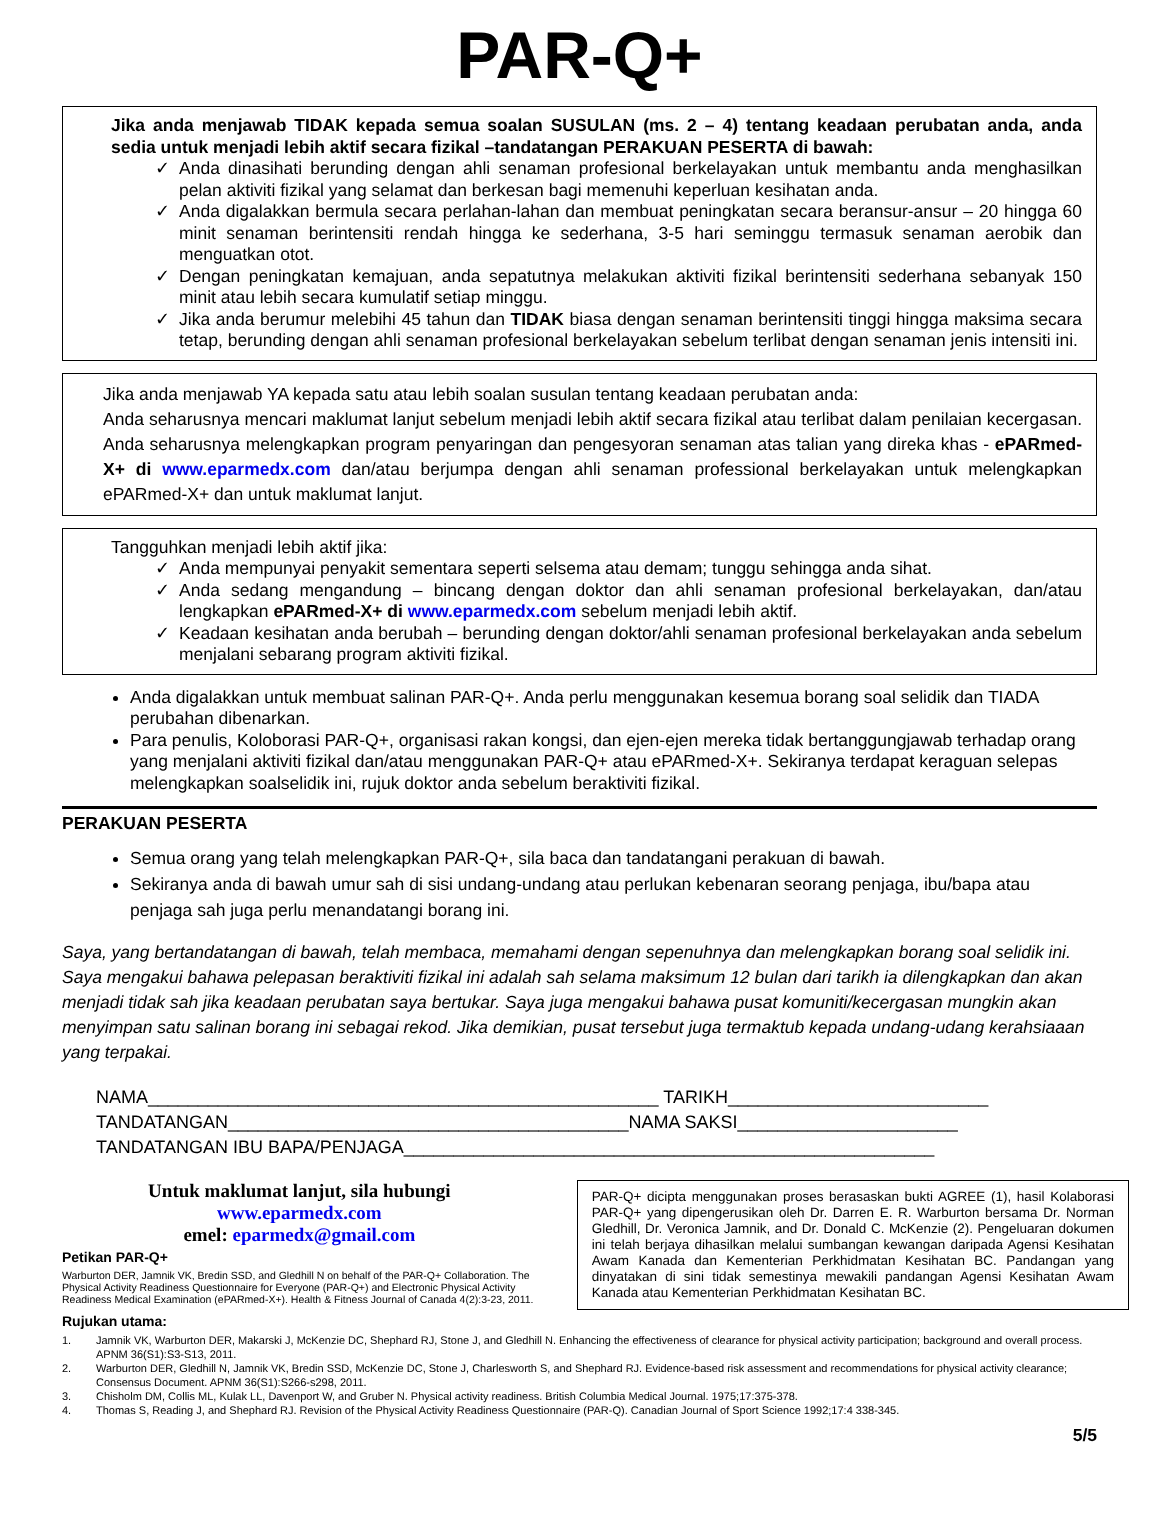PAR-Q+
Jika anda menjawab TIDAK kepada semua soalan SUSULAN (ms. 2 – 4) tentang keadaan perubatan anda, anda sedia untuk menjadi lebih aktif secara fizikal –tandatangan PERAKUAN PESERTA di bawah:
✓ Anda dinasihati berunding dengan ahli senaman profesional berkelayakan untuk membantu anda menghasilkan pelan aktiviti fizikal yang selamat dan berkesan bagi memenuhi keperluan kesihatan anda.
✓ Anda digalakkan bermula secara perlahan-lahan dan membuat peningkatan secara beransur-ansur – 20 hingga 60 minit senaman berintensiti rendah hingga ke sederhana, 3-5 hari seminggu termasuk senaman aerobik dan menguatkan otot.
✓ Dengan peningkatan kemajuan, anda sepatutnya melakukan aktiviti fizikal berintensiti sederhana sebanyak 150 minit atau lebih secara kumulatif setiap minggu.
✓ Jika anda berumur melebihi 45 tahun dan TIDAK biasa dengan senaman berintensiti tinggi hingga maksima secara tetap, berunding dengan ahli senaman profesional berkelayakan sebelum terlibat dengan senaman jenis intensiti ini.
Jika anda menjawab YA kepada satu atau lebih soalan susulan tentang keadaan perubatan anda:
Anda seharusnya mencari maklumat lanjut sebelum menjadi lebih aktif secara fizikal atau terlibat dalam penilaian kecergasan. Anda seharusnya melengkapkan program penyaringan dan pengesyoran senaman atas talian yang direka khas - ePARmed-X+ di www.eparmedx.com dan/atau berjumpa dengan ahli senaman professional berkelayakan untuk melengkapkan ePARmed-X+ dan untuk maklumat lanjut.
Tangguhkan menjadi lebih aktif jika:
✓ Anda mempunyai penyakit sementara seperti selsema atau demam; tunggu sehingga anda sihat.
✓ Anda sedang mengandung – bincang dengan doktor dan ahli senaman profesional berkelayakan, dan/atau lengkapkan ePARmed-X+ di www.eparmedx.com sebelum menjadi lebih aktif.
✓ Keadaan kesihatan anda berubah – berunding dengan doktor/ahli senaman profesional berkelayakan anda sebelum menjalani sebarang program aktiviti fizikal.
Anda digalakkan untuk membuat salinan PAR-Q+. Anda perlu menggunakan kesemua borang soal selidik dan TIADA perubahan dibenarkan.
Para penulis, Koloborasi PAR-Q+, organisasi rakan kongsi, dan ejen-ejen mereka tidak bertanggungjawab terhadap orang yang menjalani aktiviti fizikal dan/atau menggunakan PAR-Q+ atau ePARmed-X+. Sekiranya terdapat keraguan selepas melengkapkan soalselidik ini, rujuk doktor anda sebelum beraktiviti fizikal.
PERAKUAN PESERTA
Semua orang yang telah melengkapkan PAR-Q+, sila baca dan tandatangani perakuan di bawah.
Sekiranya anda di bawah umur sah di sisi undang-undang atau perlukan kebenaran seorang penjaga, ibu/bapa atau penjaga sah juga perlu menandatangi borang ini.
Saya, yang bertandatangan di bawah, telah membaca, memahami dengan sepenuhnya dan melengkapkan borang soal selidik ini. Saya mengakui bahawa pelepasan beraktiviti fizikal ini adalah sah selama maksimum 12 bulan dari tarikh ia dilengkapkan dan akan menjadi tidak sah jika keadaan perubatan saya bertukar. Saya juga mengakui bahawa pusat komuniti/kecergasan mungkin akan menyimpan satu salinan borang ini sebagai rekod. Jika demikian, pusat tersebut juga termaktub kepada undang-udang kerahsiaaan yang terpakai.
NAMA___________________________________________________ TARIKH__________________________
TANDATANGAN________________________________________NAMA SAKSI______________________
TANDATANGAN IBU BAPA/PENJAGA_____________________________________________________
Untuk maklumat lanjut, sila hubungi
www.eparmedx.com
emel: eparmedx@gmail.com
Petikan PAR-Q+
Warburton DER, Jamnik VK, Bredin SSD, and Gledhill N on behalf of the PAR-Q+ Collaboration. The Physical Activity Readiness Questionnaire for Everyone (PAR-Q+) and Electronic Physical Activity Readiness Medical Examination (ePARmed-X+). Health & Fitness Journal of Canada 4(2):3-23, 2011.
PAR-Q+ dicipta menggunakan proses berasaskan bukti AGREE (1), hasil Kolaborasi PAR-Q+ yang dipengerusikan oleh Dr. Darren E. R. Warburton bersama Dr. Norman Gledhill, Dr. Veronica Jamnik, and Dr. Donald C. McKenzie (2). Pengeluaran dokumen ini telah berjaya dihasilkan melalui sumbangan kewangan daripada Agensi Kesihatan Awam Kanada dan Kementerian Perkhidmatan Kesihatan BC. Pandangan yang dinyatakan di sini tidak semestinya mewakili pandangan Agensi Kesihatan Awam Kanada atau Kementerian Perkhidmatan Kesihatan BC.
Rujukan utama:
1. Jamnik VK, Warburton DER, Makarski J, McKenzie DC, Shephard RJ, Stone J, and Gledhill N. Enhancing the effectiveness of clearance for physical activity participation; background and overall process. APNM 36(S1):S3-S13, 2011.
2. Warburton DER, Gledhill N, Jamnik VK, Bredin SSD, McKenzie DC, Stone J, Charlesworth S, and Shephard RJ. Evidence-based risk assessment and recommendations for physical activity clearance; Consensus Document. APNM 36(S1):S266-s298, 2011.
3. Chisholm DM, Collis ML, Kulak LL, Davenport W, and Gruber N. Physical activity readiness. British Columbia Medical Journal. 1975;17:375-378.
4. Thomas S, Reading J, and Shephard RJ. Revision of the Physical Activity Readiness Questionnaire (PAR-Q). Canadian Journal of Sport Science 1992;17:4 338-345.
5/5